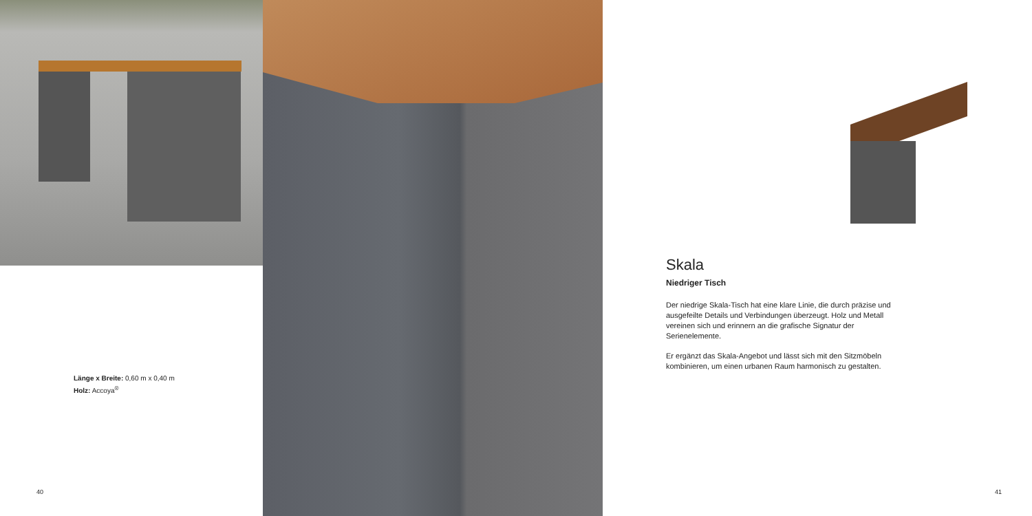Länge x Breite: 0,60 m x 0,40 m
Holz: Accoya<sup>®</sup>
40
Skala
Niedriger Tisch
Der niedrige Skala-Tisch hat eine klare Linie, die durch präzise und ausgefeilte Details und Verbindungen überzeugt. Holz und Metall vereinen sich und erinnern an die grafische Signatur der Serienelemente.
Er ergänzt das Skala-Angebot und lässt sich mit den Sitzmöbeln kombinieren, um einen urbanen Raum harmonisch zu gestalten.
41